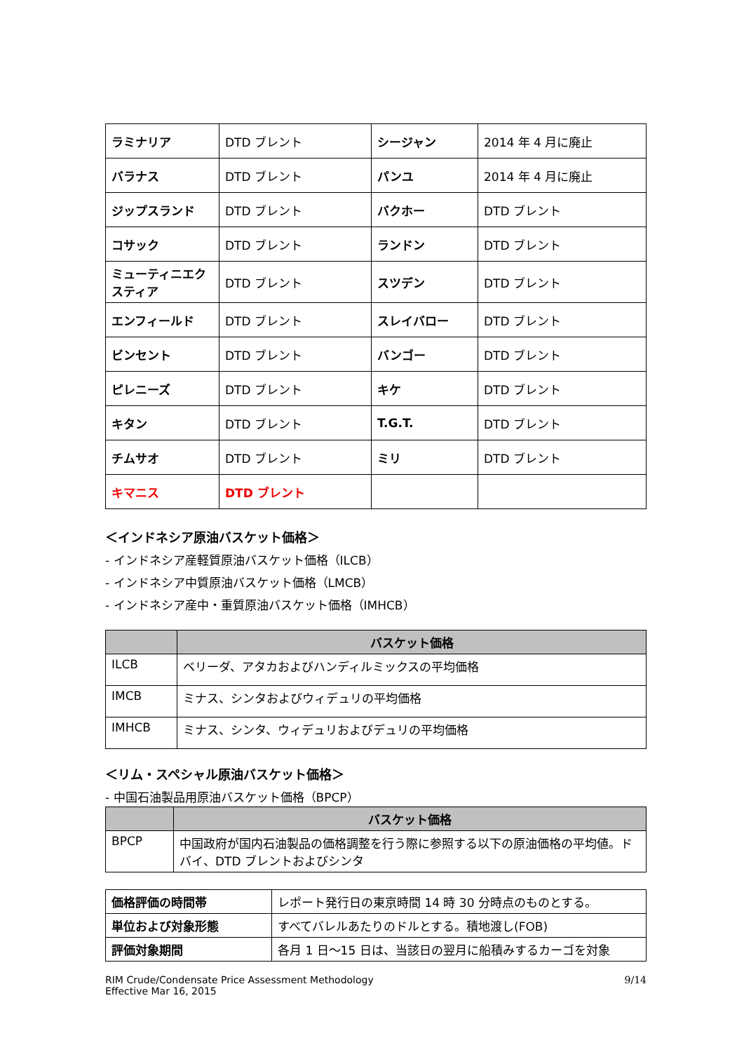| ラミナリア | DTD ブレント | シージャン | 2014 年 4 月に廃止 |
| バラナス | DTD ブレント | パンユ | 2014 年 4 月に廃止 |
| ジップスランド | DTD ブレント | バクホー | DTD ブレント |
| コサック | DTD ブレント | ランドン | DTD ブレント |
| ミューティニエクスティア | DTD ブレント | スツデン | DTD ブレント |
| エンフィールド | DTD ブレント | スレイバロー | DTD ブレント |
| ビンセント | DTD ブレント | バンゴー | DTD ブレント |
| ピレニーズ | DTD ブレント | キケ | DTD ブレント |
| キタン | DTD ブレント | T.G.T. | DTD ブレント |
| チムサオ | DTD ブレント | ミリ | DTD ブレント |
| キマニス | DTD ブレント | | |
＜インドネシア原油バスケット価格＞
- インドネシア産軽質原油バスケット価格（ILCB）
- インドネシア中質原油バスケット価格（LMCB）
- インドネシア産中・重質原油バスケット価格（IMHCB）
| | バスケット価格 |
| --- | --- |
| ILCB | ベリーダ、アタカおよびハンディルミックスの平均価格 |
| IMCB | ミナス、シンタおよびウィデュリの平均価格 |
| IMHCB | ミナス、シンタ、ウィデュリおよびデュリの平均価格 |
＜リム・スペシャル原油バスケット価格＞
- 中国石油製品用原油バスケット価格（BPCP）
| | バスケット価格 |
| --- | --- |
| BPCP | 中国政府が国内石油製品の価格調整を行う際に参照する以下の原油価格の平均値。ドバイ、DTD ブレントおよびシンタ |
| 価格評価の時間帯 | レポート発行日の東京時間 14 時 30 分時点のものとする。 |
| 単位および対象形態 | すべてバレルあたりのドルとする。積地渡し(FOB) |
| 評価対象期間 | 各月 1 日～15 日は、当該日の翌月に船積みするカーゴを対象 |
RIM Crude/Condensate Price Assessment Methodology
Effective Mar 16, 2015
9/14